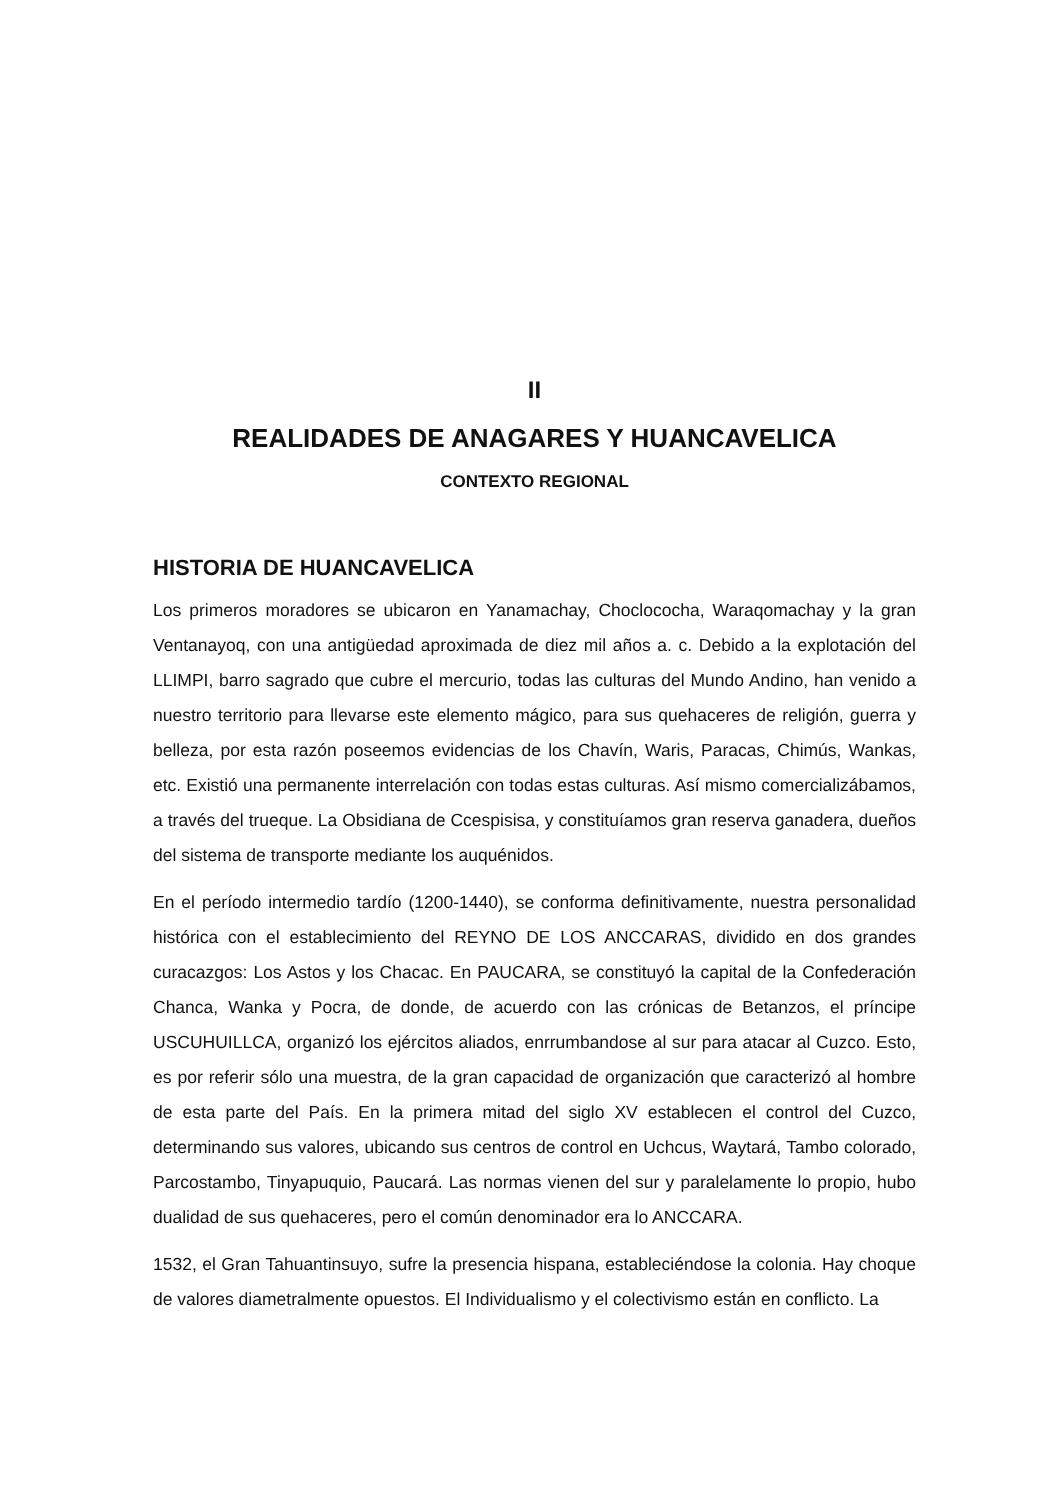II
REALIDADES DE ANAGARES Y HUANCAVELICA
CONTEXTO REGIONAL
HISTORIA DE HUANCAVELICA
Los primeros moradores se ubicaron en Yanamachay, Choclococha, Waraqomachay y la gran Ventanayoq, con una antigüedad aproximada de diez mil años a. c. Debido a la explotación del LLIMPI, barro sagrado que cubre el mercurio, todas las culturas del Mundo Andino, han venido a nuestro territorio para llevarse este elemento mágico, para sus quehaceres de religión, guerra y belleza, por esta razón poseemos evidencias de los Chavín, Waris, Paracas, Chimús, Wankas, etc. Existió una permanente interrelación con todas estas culturas. Así mismo comercializábamos, a través del trueque. La Obsidiana de Ccespisisa, y constituíamos gran reserva ganadera, dueños del sistema de transporte mediante los auquénidos.
En el período intermedio tardío (1200-1440), se conforma definitivamente, nuestra personalidad histórica con el establecimiento del REYNO DE LOS ANCCARAS, dividido en dos grandes curacazgos: Los Astos y los Chacac. En PAUCARA, se constituyó la capital de la Confederación Chanca, Wanka y Pocra, de donde, de acuerdo con las crónicas de Betanzos, el príncipe USCUHUILLCA, organizó los ejércitos aliados, enrrumbandose al sur para atacar al Cuzco. Esto, es por referir sólo una muestra, de la gran capacidad de organización que caracterizó al hombre de esta parte del País. En la primera mitad del siglo XV establecen el control del Cuzco, determinando sus valores, ubicando sus centros de control en Uchcus, Waytará, Tambo colorado, Parcostambo, Tinyapuquio, Paucará. Las normas vienen del sur y paralelamente lo propio, hubo dualidad de sus quehaceres, pero el común denominador era lo ANCCARA.
1532, el Gran Tahuantinsuyo, sufre la presencia hispana, estableciéndose la colonia. Hay choque de valores diametralmente opuestos. El Individualismo y el colectivismo están en conflicto. La